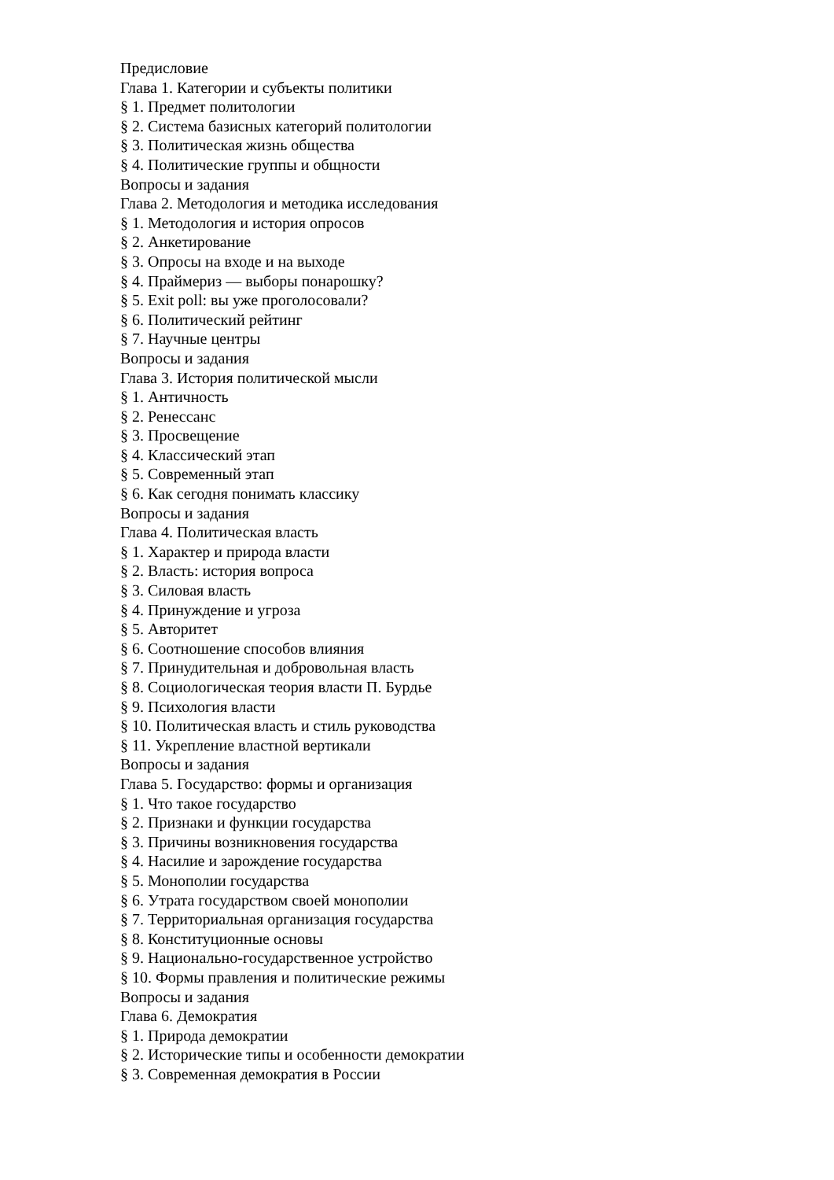Предисловие
Глава 1. Категории и субъекты политики
§ 1. Предмет политологии
§ 2. Система базисных категорий политологии
§ 3. Политическая жизнь общества
§ 4. Политические группы и общности
Вопросы и задания
Глава 2. Методология и методика исследования
§ 1. Методология и история опросов
§ 2. Анкетирование
§ 3. Опросы на входе и на выходе
§ 4. Праймериз — выборы понарошку?
§ 5. Exit poll: вы уже проголосовали?
§ 6. Политический рейтинг
§ 7. Научные центры
Вопросы и задания
Глава 3. История политической мысли
§ 1. Античность
§ 2. Ренессанс
§ 3. Просвещение
§ 4. Классический этап
§ 5. Современный этап
§ 6. Как сегодня понимать классику
Вопросы и задания
Глава 4. Политическая власть
§ 1. Характер и природа власти
§ 2. Власть: история вопроса
§ 3. Силовая власть
§ 4. Принуждение и угроза
§ 5. Авторитет
§ 6. Соотношение способов влияния
§ 7. Принудительная и добровольная власть
§ 8. Социологическая теория власти П. Бурдье
§ 9. Психология власти
§ 10. Политическая власть и стиль руководства
§ 11. Укрепление властной вертикали
Вопросы и задания
Глава 5. Государство: формы и организация
§ 1. Что такое государство
§ 2. Признаки и функции государства
§ 3. Причины возникновения государства
§ 4. Насилие и зарождение государства
§ 5. Монополии государства
§ 6. Утрата государством своей монополии
§ 7. Территориальная организация государства
§ 8. Конституционные основы
§ 9. Национально-государственное устройство
§ 10. Формы правления и политические режимы
Вопросы и задания
Глава 6. Демократия
§ 1. Природа демократии
§ 2. Исторические типы и особенности демократии
§ 3. Современная демократия в России